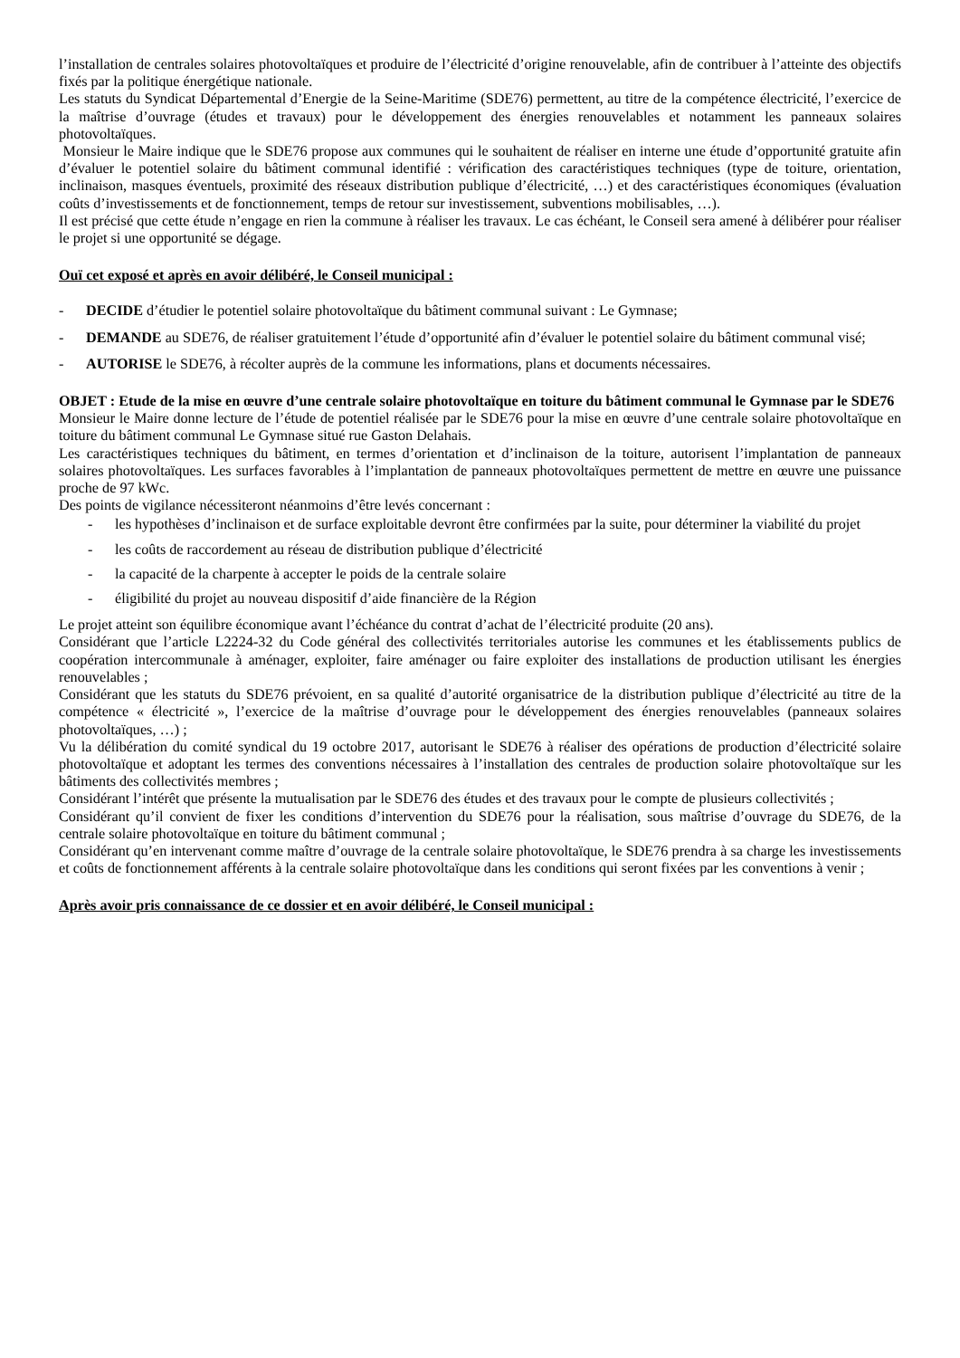l’installation de centrales solaires photovoltaïques et produire de l’électricité d’origine renouvelable, afin de contribuer à l’atteinte des objectifs fixés par la politique énergétique nationale.
Les statuts du Syndicat Départemental d’Energie de la Seine-Maritime (SDE76) permettent, au titre de la compétence électricité, l’exercice de la maîtrise d’ouvrage (études et travaux) pour le développement des énergies renouvelables et notamment les panneaux solaires photovoltaïques.
Monsieur le Maire indique que le SDE76 propose aux communes qui le souhaitent de réaliser en interne une étude d’opportunité gratuite afin d’évaluer le potentiel solaire du bâtiment communal identifié : vérification des caractéristiques techniques (type de toiture, orientation, inclinaison, masques éventuels, proximité des réseaux distribution publique d’électricité, …) et des caractéristiques économiques (évaluation coûts d’investissements et de fonctionnement, temps de retour sur investissement, subventions mobilisables, …).
Il est précisé que cette étude n’engage en rien la commune à réaliser les travaux. Le cas échéant, le Conseil sera amené à délibérer pour réaliser le projet si une opportunité se dégage.
Ouï cet exposé et après en avoir délibéré, le Conseil municipal :
- DECIDE d’étudier le potentiel solaire photovoltaïque du bâtiment communal suivant : Le Gymnase;
- DEMANDE au SDE76, de réaliser gratuitement l’étude d’opportunité afin d’évaluer le potentiel solaire du bâtiment communal visé;
- AUTORISE le SDE76, à récolter auprès de la commune les informations, plans et documents nécessaires.
OBJET : Etude de la mise en œuvre d’une centrale solaire photovoltaïque en toiture du bâtiment communal le Gymnase par le SDE76
Monsieur le Maire donne lecture de l’étude de potentiel réalisée par le SDE76 pour la mise en œuvre d’une centrale solaire photovoltaïque en toiture du bâtiment communal Le Gymnase situé rue Gaston Delahais.
Les caractéristiques techniques du bâtiment, en termes d’orientation et d’inclinaison de la toiture, autorisent l’implantation de panneaux solaires photovoltaïques. Les surfaces favorables à l’implantation de panneaux photovoltaïques permettent de mettre en œuvre une puissance proche de 97 kWc.
Des points de vigilance nécessiteront néanmoins d’être levés concernant :
- les hypothèses d’inclinaison et de surface exploitable devront être confirmées par la suite, pour déterminer la viabilité du projet
- les coûts de raccordement au réseau de distribution publique d’électricité
- la capacité de la charpente à accepter le poids de la centrale solaire
- éligibilité du projet au nouveau dispositif d’aide financière de la Région
Le projet atteint son équilibre économique avant l’échéance du contrat d’achat de l’électricité produite (20 ans).
Considérant que l’article L2224-32 du Code général des collectivités territoriales autorise les communes et les établissements publics de coopération intercommunale à aménager, exploiter, faire aménager ou faire exploiter des installations de production utilisant les énergies renouvelables ;
Considérant que les statuts du SDE76 prévoient, en sa qualité d’autorité organisatrice de la distribution publique d’électricité au titre de la compétence « électricité », l’exercice de la maîtrise d’ouvrage pour le développement des énergies renouvelables (panneaux solaires photovoltaïques, …) ;
Vu la délibération du comité syndical du 19 octobre 2017, autorisant le SDE76 à réaliser des opérations de production d’électricité solaire photovoltaïque et adoptant les termes des conventions nécessaires à l’installation des centrales de production solaire photovoltaïque sur les bâtiments des collectivités membres ;
Considérant l’intérêt que présente la mutualisation par le SDE76 des études et des travaux pour le compte de plusieurs collectivités ;
Considérant qu’il convient de fixer les conditions d’intervention du SDE76 pour la réalisation, sous maîtrise d’ouvrage du SDE76, de la centrale solaire photovoltaïque en toiture du bâtiment communal ;
Considérant qu’en intervenant comme maître d’ouvrage de la centrale solaire photovoltaïque, le SDE76 prendra à sa charge les investissements et coûts de fonctionnement afférents à la centrale solaire photovoltaïque dans les conditions qui seront fixées par les conventions à venir ;
Après avoir pris connaissance de ce dossier et en avoir délibéré, le Conseil municipal :